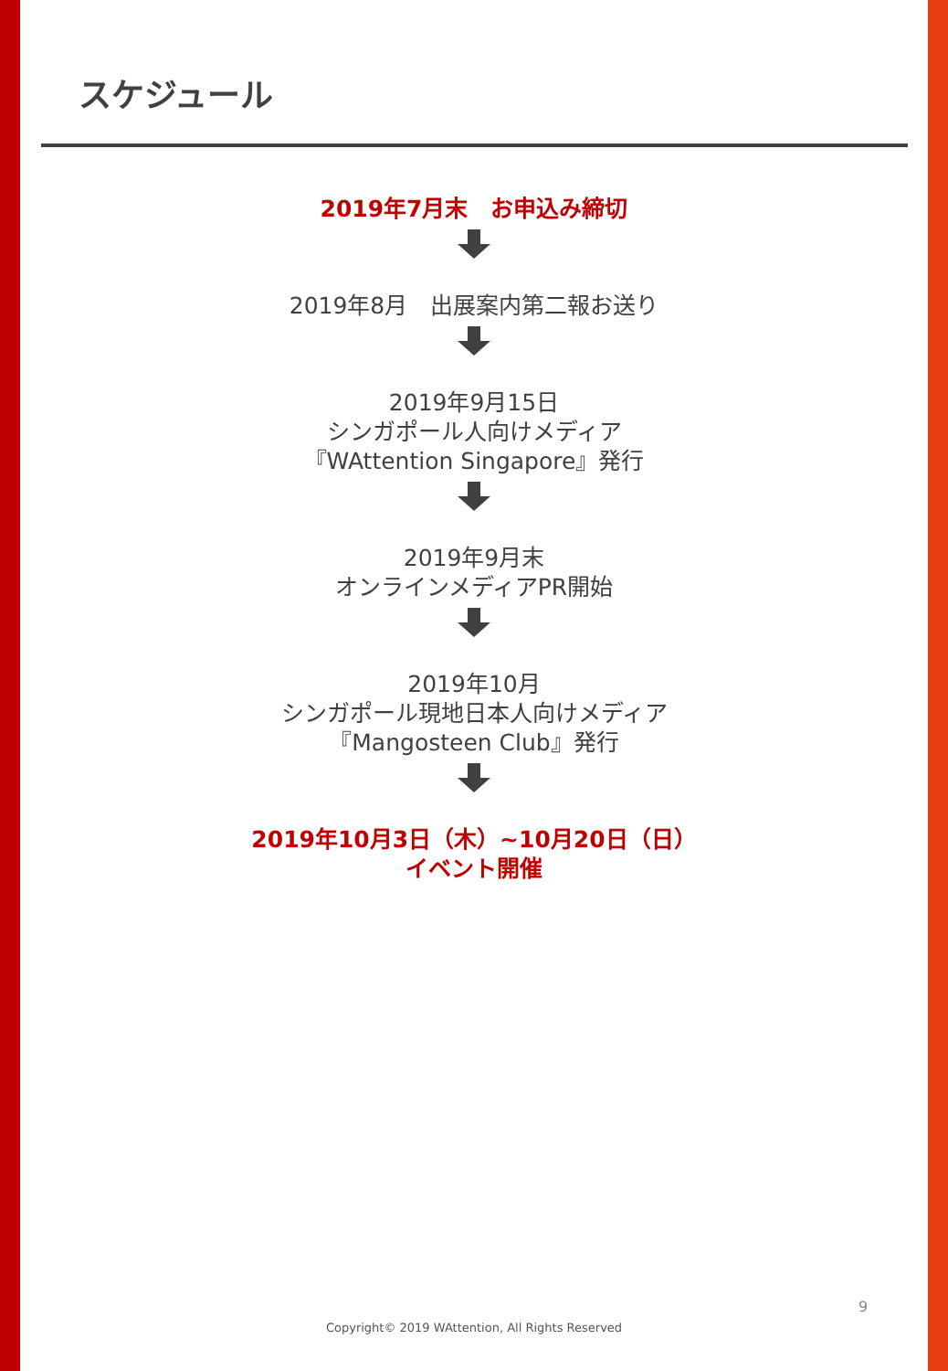スケジュール
2019年7月末　お申込み締切
2019年8月　出展案内第二報お送り
2019年9月15日
シンガポール人向けメディア
『WAttention Singapore』発行
2019年9月末
オンラインメディアPR開始
2019年10月
シンガポール現地日本人向けメディア
『Mangosteen Club』発行
2019年10月3日（木）~10月20日（日）
イベント開催
9
Copyright© 2019 WAttention, All Rights Reserved